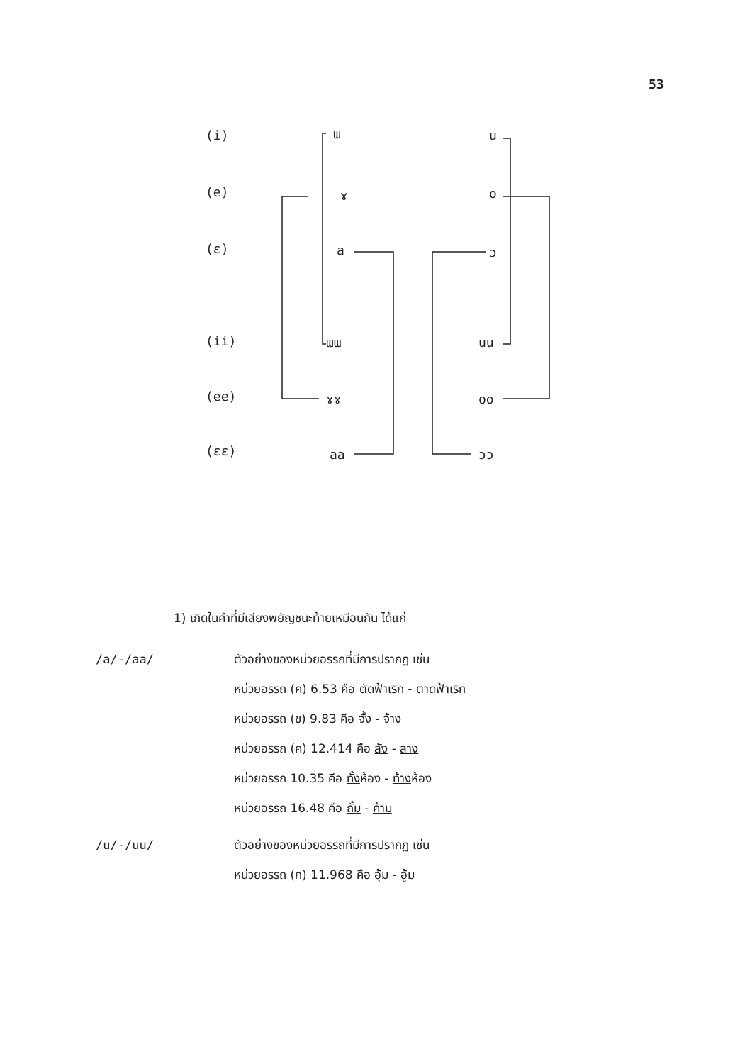53
(i) ɯ u
(e) ɤ o
(ɛ) a ɔ
(ii) ɯɯ uu
(ee) ɤɤ oo
(ɛɛ) aa ɔɔ
1) เกิดในคำที่มีเสียงพยัญชนะท้ายเหมือนกัน ได้แก่
/a/-/aa/ ตัวอย่างของหน่วยอรรถที่มีการปรากฏ เช่น
หน่วยอรรถ (ค) 6.53 คือ ตัดฟ้าเริก - ตาดฟ้าเริก
หน่วยอรรถ (ข) 9.83 คือ จั้ง - จ้าง
หน่วยอรรถ (ค) 12.414 คือ ลัง - ลาง
หน่วยอรรถ 10.35 คือ ทั้งห้อง - ท้างห้อง
หน่วยอรรถ 16.48 คือ ถั้ม - ค้าม
/u/-/uu/ ตัวอย่างของหน่วยอรรถที่มีการปรากฏ เช่น
หน่วยอรรถ (ก) 11.968 คือ อุ้ม - อู้ม